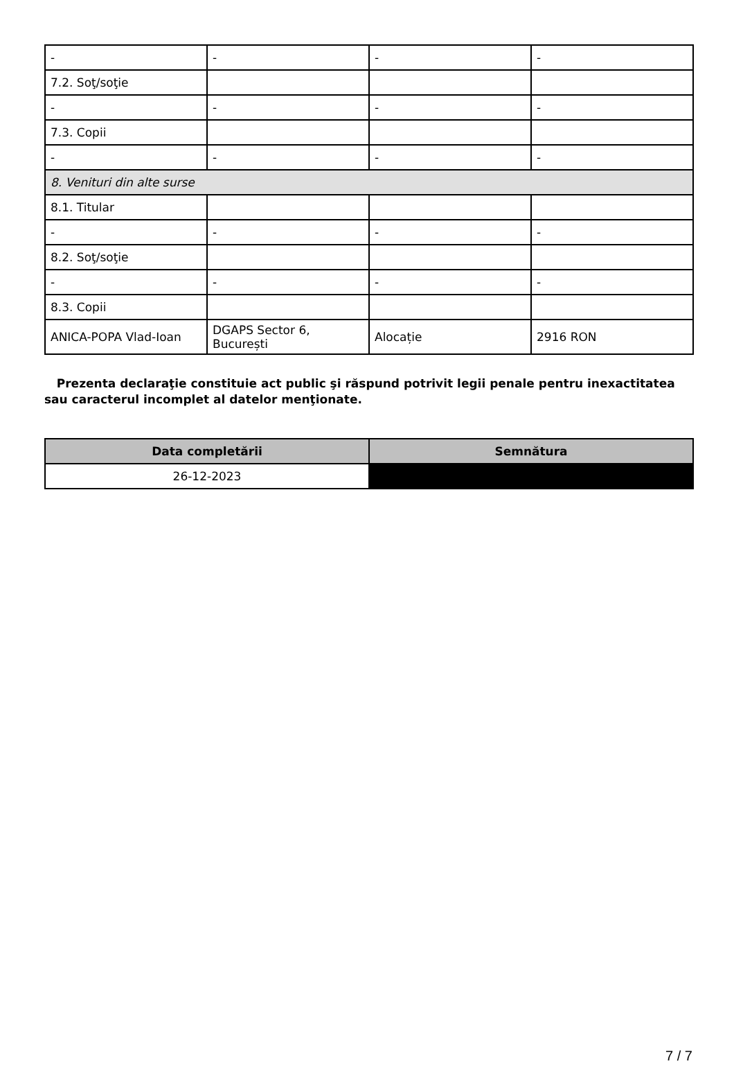| - | - | - | - |
| 7.2. Soţ/soţie | | | |
| - | - | - | - |
| 7.3. Copii | | | |
| - | - | - | - |
| 8. Venituri din alte surse | | | |
| 8.1. Titular | | | |
| - | - | - | - |
| 8.2. Soţ/soţie | | | |
| - | - | - | - |
| 8.3. Copii | | | |
| ANICA-POPA Vlad-Ioan | DGAPS Sector 6, București | Alocație | 2916 RON |
Prezenta declaraţie constituie act public şi răspund potrivit legii penale pentru inexactitatea sau caracterul incomplet al datelor menţionate.
| Data completării | Semnătura |
| --- | --- |
| 26-12-2023 | |
7 / 7